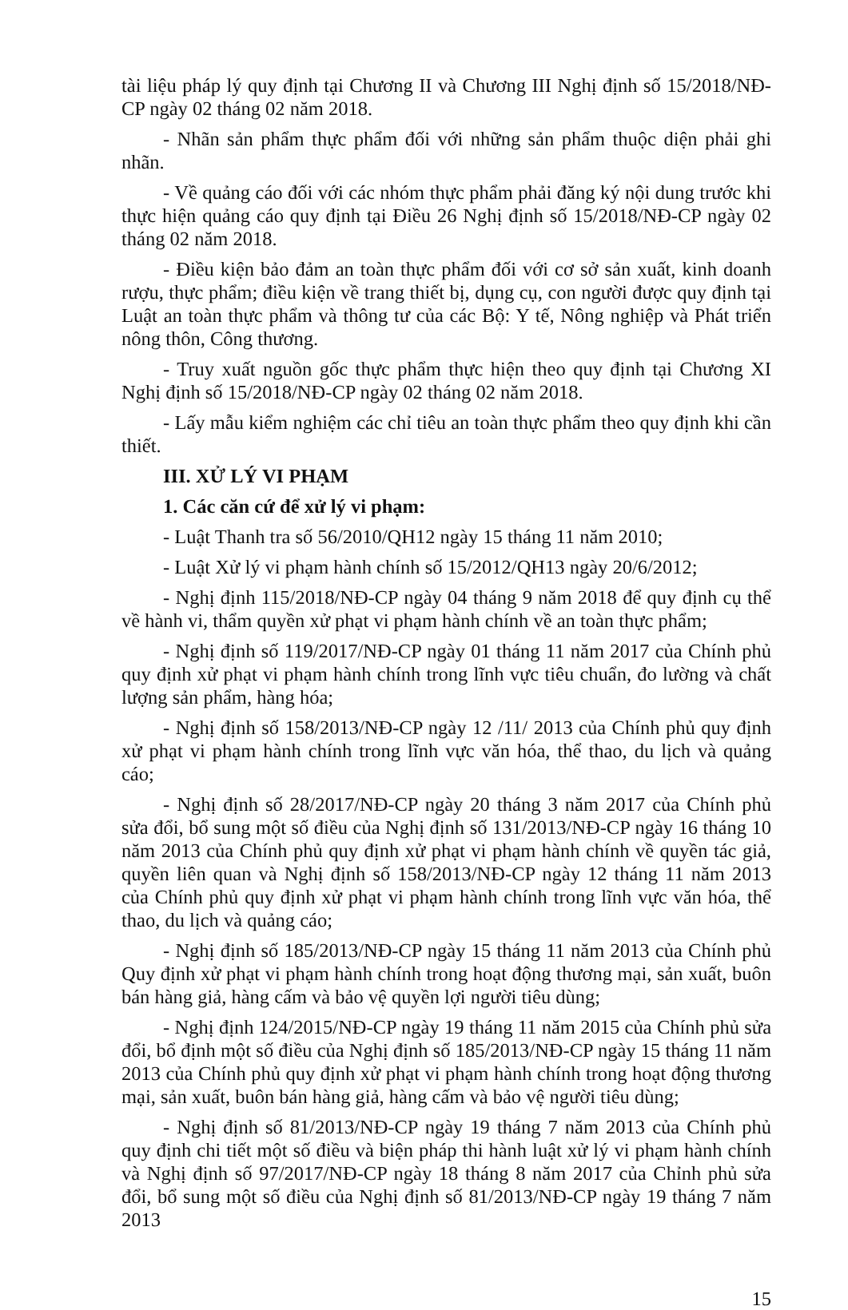tài liệu pháp lý quy định tại Chương II và Chương III Nghị định số 15/2018/NĐ-CP ngày 02 tháng 02 năm 2018.
- Nhãn sản phẩm thực phẩm đối với những sản phẩm thuộc diện phải ghi nhãn.
- Về quảng cáo đối với các nhóm thực phẩm phải đăng ký nội dung trước khi thực hiện quảng cáo quy định tại Điều 26 Nghị định số 15/2018/NĐ-CP ngày 02 tháng 02 năm 2018.
- Điều kiện bảo đảm an toàn thực phẩm đối với cơ sở sản xuất, kinh doanh rượu, thực phẩm; điều kiện về trang thiết bị, dụng cụ, con người được quy định tại Luật an toàn thực phẩm và thông tư của các Bộ: Y tế, Nông nghiệp và Phát triển nông thôn, Công thương.
- Truy xuất nguồn gốc thực phẩm thực hiện theo quy định tại Chương XI Nghị định số 15/2018/NĐ-CP ngày 02 tháng 02 năm 2018.
- Lấy mẫu kiểm nghiệm các chỉ tiêu an toàn thực phẩm theo quy định khi cần thiết.
III. XỬ LÝ VI PHẠM
1. Các căn cứ để xử lý vi phạm:
- Luật Thanh tra số 56/2010/QH12 ngày 15 tháng 11 năm 2010;
- Luật Xử lý vi phạm hành chính số 15/2012/QH13 ngày 20/6/2012;
- Nghị định 115/2018/NĐ-CP ngày 04 tháng 9 năm 2018 để quy định cụ thể về hành vi, thẩm quyền xử phạt vi phạm hành chính về an toàn thực phẩm;
- Nghị định số 119/2017/NĐ-CP ngày 01 tháng 11 năm 2017 của Chính phủ quy định xử phạt vi phạm hành chính trong lĩnh vực tiêu chuẩn, đo lường và chất lượng sản phẩm, hàng hóa;
- Nghị định số 158/2013/NĐ-CP ngày 12 /11/ 2013 của Chính phủ quy định xử phạt vi phạm hành chính trong lĩnh vực văn hóa, thể thao, du lịch và quảng cáo;
- Nghị định số 28/2017/NĐ-CP ngày 20 tháng 3 năm 2017 của Chính phủ sửa đổi, bổ sung một số điều của Nghị định số 131/2013/NĐ-CP ngày 16 tháng 10 năm 2013 của Chính phủ quy định xử phạt vi phạm hành chính về quyền tác giả, quyền liên quan và Nghị định số 158/2013/NĐ-CP ngày 12 tháng 11 năm 2013 của Chính phủ quy định xử phạt vi phạm hành chính trong lĩnh vực văn hóa, thể thao, du lịch và quảng cáo;
- Nghị định số 185/2013/NĐ-CP ngày 15 tháng 11 năm 2013 của Chính phủ Quy định xử phạt vi phạm hành chính trong hoạt động thương mại, sản xuất, buôn bán hàng giả, hàng cấm và bảo vệ quyền lợi người tiêu dùng;
- Nghị định 124/2015/NĐ-CP ngày 19 tháng 11 năm 2015 của Chính phủ sửa đổi, bổ định một số điều của Nghị định số 185/2013/NĐ-CP ngày 15 tháng 11 năm 2013 của Chính phủ quy định xử phạt vi phạm hành chính trong hoạt động thương mại, sản xuất, buôn bán hàng giả, hàng cấm và bảo vệ người tiêu dùng;
- Nghị định số 81/2013/NĐ-CP ngày 19 tháng 7 năm 2013 của Chính phủ quy định chi tiết một số điều và biện pháp thi hành luật xử lý vi phạm hành chính và Nghị định số 97/2017/NĐ-CP ngày 18 tháng 8 năm 2017 của Chỉnh phủ sửa đổi, bổ sung một số điều của Nghị định số 81/2013/NĐ-CP ngày 19 tháng 7 năm 2013
15